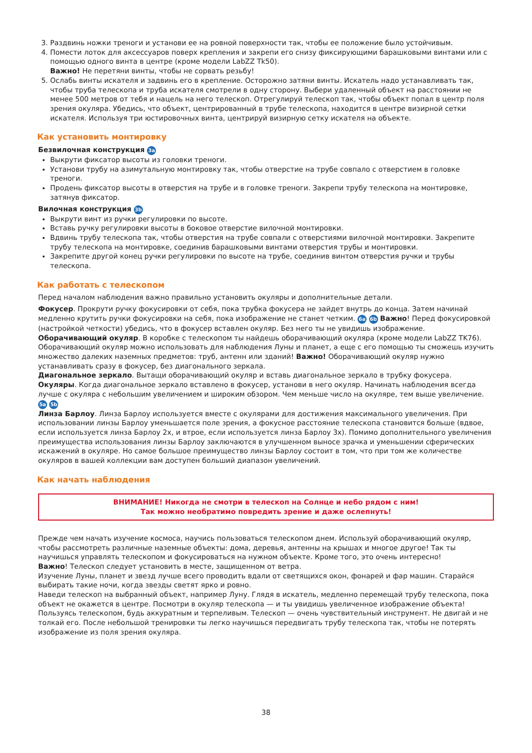3. Раздвинь ножки треноги и установи ее на ровной поверхности так, чтобы ее положение было устойчивым.
4. Помести лоток для аксессуаров поверх крепления и закрепи его снизу фиксирующими барашковыми винтами или с помощью одного винта в центре (кроме модели LabZZ Tk50).
Важно! Не перетяни винты, чтобы не сорвать резьбу!
5. Ослабь винты искателя и задвинь его в крепление. Осторожно затяни винты. Искатель надо устанавливать так, чтобы труба телескопа и труба искателя смотрели в одну сторону. Выбери удаленный объект на расстоянии не менее 500 метров от тебя и нацель на него телескоп. Отрегулируй телескоп так, чтобы объект попал в центр поля зрения окуляра. Убедись, что объект, центрированный в трубе телескопа, находится в центре визирной сетки искателя. Используя три юстировочных винта, центрируй визирную сетку искателя на объекте.
Как установить монтировку
Безвилочная конструкция 3a
Выкрути фиксатор высоты из головки треноги.
Установи трубу на азимутальную монтировку так, чтобы отверстие на трубе совпало с отверстием в головке треноги.
Продень фиксатор высоты в отверстия на трубе и в головке треноги. Закрепи трубу телескопа на монтировке, затянув фиксатор.
Вилочная конструкция 3b
Выкрути винт из ручки регулировки по высоте.
Вставь ручку регулировки высоты в боковое отверстие вилочной монтировки.
Вдвинь трубу телескопа так, чтобы отверстия на трубе совпали с отверстиями вилочной монтировки. Закрепите трубу телескопа на монтировке, соединив барашковыми винтами отверстия трубы и монтировки.
Закрепите другой конец ручки регулировки по высоте на трубе, соединив винтом отверстия ручки и трубы телескопа.
Как работать с телескопом
Перед началом наблюдения важно правильно установить окуляры и дополнительные детали.
Фокусер. Прокрути ручку фокусировки от себя, пока трубка фокусера не зайдет внутрь до конца. Затем начинай медленно крутить ручки фокусировки на себя, пока изображение не станет четким. 6a 6b Важно! Перед фокусировкой (настройкой четкости) убедись, что в фокусер вставлен окуляр. Без него ты не увидишь изображение.
Оборачивающий окуляр. В коробке с телескопом ты найдешь оборачивающий окуляра (кроме модели LabZZ TK76). Оборачивающий окуляр можно использовать для наблюдения Луны и планет, а еще с его помощью ты сможешь изучить множество далеких наземных предметов: труб, антенн или зданий! Важно! Оборачивающий окуляр нужно устанавливать сразу в фокусер, без диагонального зеркала.
Диагональное зеркало. Вытащи оборачивающий окуляр и вставь диагональное зеркало в трубку фокусера.
Окуляры. Когда диагональное зеркало вставлено в фокусер, установи в него окуляр. Начинать наблюдения всегда лучше с окуляра с небольшим увеличением и широким обзором. Чем меньше число на окуляре, тем выше увеличение. 5a 5b
Линза Барлоу. Линза Барлоу используется вместе с окулярами для достижения максимального увеличения. При использовании линзы Барлоу уменьшается поле зрения, а фокусное расстояние телескопа становится больше (вдвое, если используется линза Барлоу 2x, и втрое, если используется линза Барлоу 3x). Помимо дополнительного увеличения преимущества использования линзы Барлоу заключаются в улучшенном выносе зрачка и уменьшении сферических искажений в окуляре. Но самое большое преимущество линзы Барлоу состоит в том, что при том же количестве окуляров в вашей коллекции вам доступен больший диапазон увеличений.
Как начать наблюдения
ВНИМАНИЕ! Никогда не смотри в телескоп на Солнце и небо рядом с ним!
Так можно необратимо повредить зрение и даже ослепнуть!
Прежде чем начать изучение космоса, научись пользоваться телескопом днем. Используй оборачивающий окуляр, чтобы рассмотреть различные наземные объекты: дома, деревья, антенны на крышах и многое другое! Так ты научишься управлять телескопом и фокусироваться на нужном объекте. Кроме того, это очень интересно!
Важно! Телескоп следует установить в месте, защищенном от ветра.
Изучение Луны, планет и звезд лучше всего проводить вдали от светящихся окон, фонарей и фар машин. Старайся выбирать такие ночи, когда звезды светят ярко и ровно.
Наведи телескоп на выбранный объект, например Луну. Глядя в искатель, медленно перемещай трубу телескопа, пока объект не окажется в центре. Посмотри в окуляр телескопа — и ты увидишь увеличенное изображение объекта!
Пользуясь телескопом, будь аккуратным и терпеливым. Телескоп — очень чувствительный инструмент. Не двигай и не толкай его. После небольшой тренировки ты легко научишься передвигать трубу телескопа так, чтобы не потерять изображение из поля зрения окуляра.
38